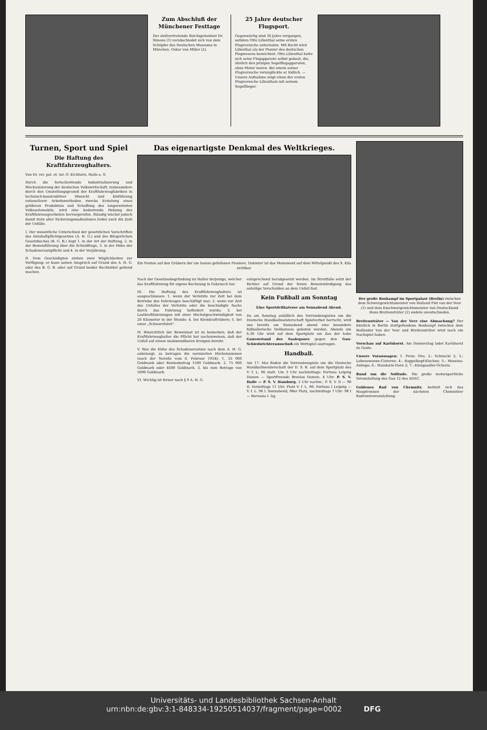Zum Abschluß der Münchener Festtage
Der stellvertretende Reichspräsident Dr. Simons (1) verabschiedet sich von dem Schöpfer des Deutschen Museums in München, Oskar von Miller (2).
25 Jahre deutscher Flugsport.
Gegenwärtig sind 30 Jahre vergangen, seitdem Otto Lilienthal seine ersten Flugversuche unternahm. Mit Recht wird Lilienthal als der Pionier des deutschen Flugwesens bezeichnet. Otto Lilienthal hatte sich seine Flugapparate selbst gebaut, die, ähnlich den jetzigen Segelflugapparaten, ohne Motor waren. Bei einem seiner Flugversuche verunglückte er tödlich. — Unsere Aufnahme zeigt einen der ersten Flugversuche Lilienthals mit seinem Segelflieger.
Turnen, Sport und Spiel
Die Haftung des Kraftfahrzeughalters.
Von Dr. rer. pol. et. iur. O. Eichhorn, Halle a. S.
Durch die fortschreitende Industrialisierung und Mechanisierung der deutschen Volkswirtschaft, insbesondere durch den Umstellungsprozeß der Kraftfahrzeugfabriken in technisch-konstruktiver Hinsicht und Einführung rationellerer Arbeitsmethoden zwecks Erzielung eines größeren Produktion und Schaffung des langersehnten Volksautomobils, wird eine bedeutende Hebung des Kraftfahrzeugverkehrs hervorgerufen. Ständig wächst jedoch damit trotz aller Sicherungsmaßnahmen leider auch die Zahl der Unfälle.
I. Der wesentliche Unterschied der gesetzlichen Vorschriften des Autohaftpflichtgesetzes (A. H. G.) und des Bürgerlichen Gesetzbuches (B. G. B.) liegt 1. in der Art der Haftung, 2. in der Beweisführung über die Schuldfrage, 3. in der Höhe der Schadenersatzpflicht und 4. in der Verjährung.
II. Dem Geschädigten stehen zwei Möglichkeiten zur Verfügung: er kann seinen Anspruch auf Grund des A. H. G. oder des B. G. B. oder auf Grund beider Rechtstitel geltend machen.
Das eigenartigste Denkmal des Weltkrieges.
Ein Ponton auf den Gräbern der am Isonzo gefallenen Pioniere. Dahinter ist das Monument auf dem Mittelpunkt des S. Elia sichtbar.
Nach der Gesetzesbegründung ist Halter derjenige, welcher das Kraftfahrzeug für eigene Rechnung in Gebrauch hat.
III. Die Haftung des Kraftfahrzeughalters ist ausgeschlossen: 1. wenn der Verletzte zur Zeit bei dem Betriebe des Fahrzeuges beschäftigt war; 2. wenn zur Zeit des Unfalles der Verletzte oder die beschädigte Sache durch das Fahrzeug befördert wurde; 3. bei Lastkraftfahrzeugen mit einer Höchstgeschwindigkeit von 20 Kilometer in der Stunde; 4. bei Kleinkrafträdern; 5. bei einer „Schwarzfahrt“.
IV. Hinsichtlich der Beweislast ist zu bemerken, daß der Kraftfahrzeughalter die Pflicht hat nachzuweisen, daß der Unfall auf einem unabwendbaren Ereignis beruht.
V. Was die Höhe des Schadenersatzes nach dem A. H. G. anbelangt, so betragen die normierten Höchstsummen (nach der Novelle vom 6. Februar 1924): 1. 25 000 Goldmark oder Rentenbetrag 1500 Goldmark. 2. 75 000 Goldmark oder 4500 Goldmark. 3. bis zum Betrage von 5000 Goldmark.
VI. Wichtig ist ferner noch § 9 A. H. G.
entsprechend herabgesetzt werden. Im Streitfalle setzt der Richter auf Grund der freien Beweiswürdigung das anteilige Verschulden an dem Unfall fest.
Kein Fußball am Sonntag
Eine Sportdelikatesse am Sonnabend Abend.
Da am Sonntag anläßlich des Vorrundenspieles um die Deutsche Handballmeisterschaft Spielverbot herrscht, wird uns bereits am Sonnabend abend eine besondere fußballerische Delikatesse geboten werden. Abends um 6.30 Uhr wird auf dem Sportplatz am Zoo der hohe Gauvorstand des Saalegaues gegen den Gau-Schiedsrichterausschuß ein Wettspiel austragen.
Handball.
Am 17. Mai finden die Vorrundenspiele um die Deutsche Handballmeisterschaft der D. S. B. auf dem Sportplatz des V. f. L. 96 statt. Um 3 Uhr nachmittags: Fortuna Leipzig Damen — Sportfreunde Breslau Damen. 4 Uhr: P. S. V. Halle — P. S. V. Hamburg. 2 Uhr nachm.: P. S. V. II — 98 II. Vormittags 11 Uhr, Platz V. f. L. 96: Fortuna I Leipzig — V. f. L. 96 I. Sonnabend, 98er Platz, nachmittags 7 Uhr: 98 I — Borussia I. hg.
Der große Boxkampf im Sportpalast (Berlin) zwischen dem Schwergewichtsmeister von Holland Piet van der Veer (1) und dem Exschwergewichtsmeister von Deutschland Hans Breitensträter (2) endete unentschieden.
Breitensträter — Van der Veer eine Abmachung? Der kürzlich in Berlin stattgefundene Boxkampf zwischen dem Holländer Van der Veer und Breitensträter wird noch ein Nachspiel haben.
Vorschau auf Karlshorst. Am Donnerstag ladet Karlshorst zu Gaste.
Unsere Voraussagen: 1. Preis: Oro; 2.: Schnucki 2; 3.: Lebenswonne-Cisterne; 4.: Rappelkopf-Elschen; 5.: Messina-Antiope; 6.: Mandarin-Dorn 2; 7.: Königsadler-Octavio.
Rund um die Solitude. Die große motorsportliche Veranstaltung des Gau 12 des ADAC.
Goldenes Rad von Chemnitz, betitelt sich das Hauptrennen der nächsten Chemnitzer Radrennveranstaltung.
Universitäts- und Landesbibliothek Sachsen-Anhalt
urn:nbn:de:gbv:3:1-848334-19250514037/fragment/page=0002 DFG